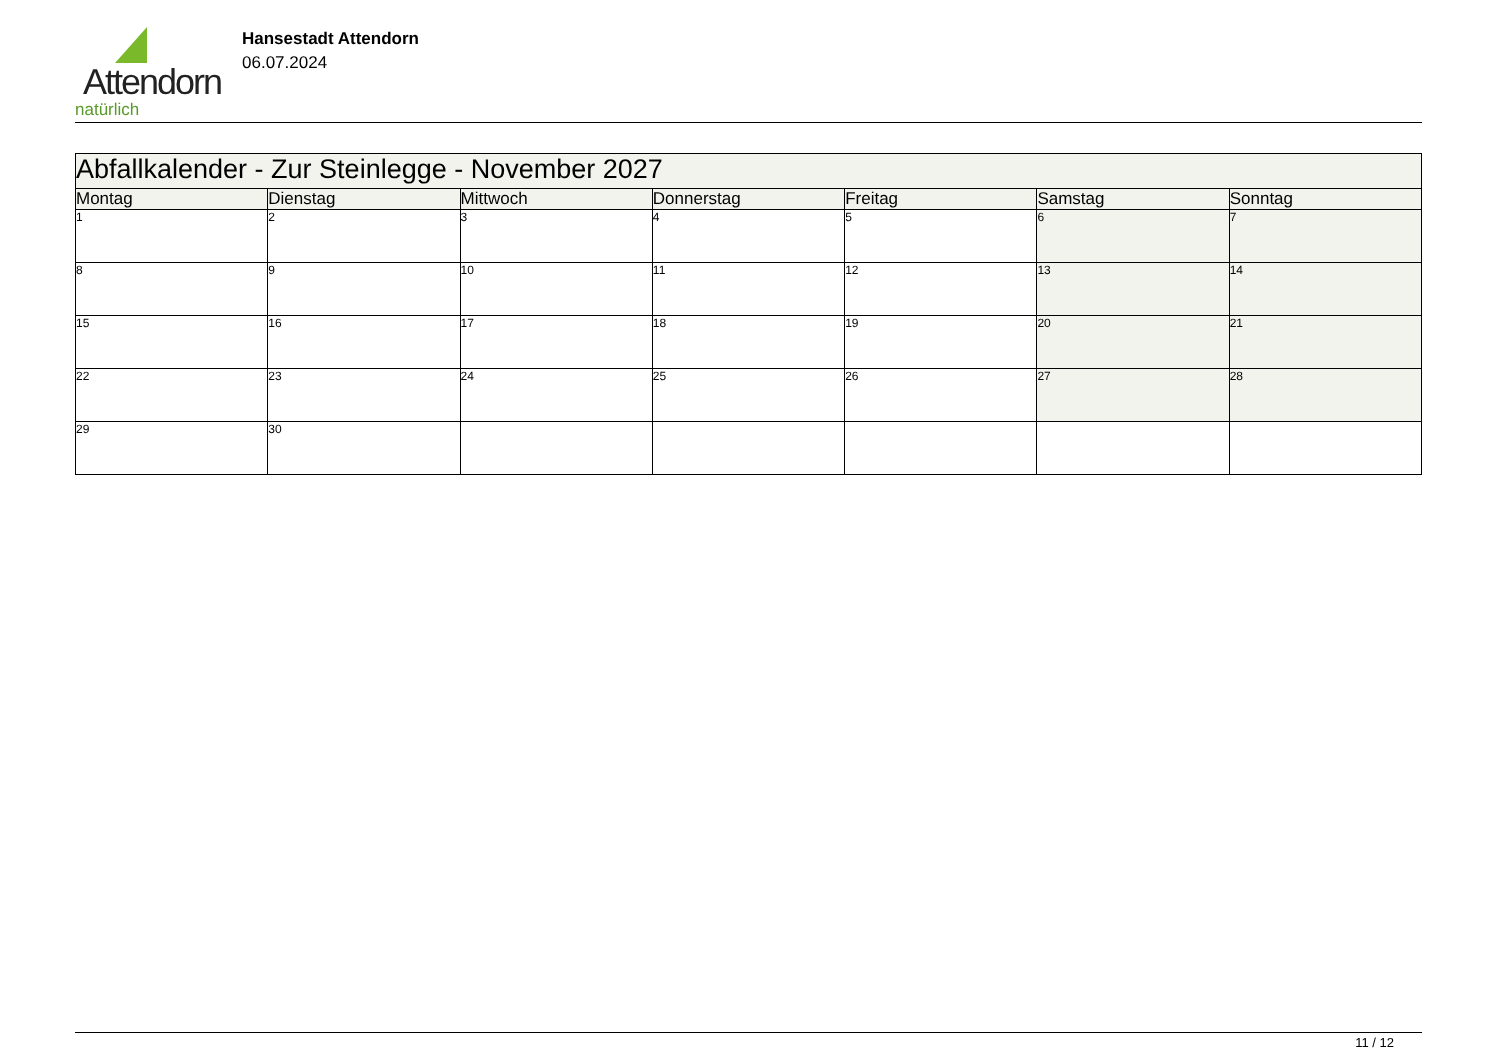Attendorn
natürlich
Hansestadt Attendorn
06.07.2024
| Abfallkalender - Zur Steinlegge - November 2027 | | | | | | |
| Montag | Dienstag | Mittwoch | Donnerstag | Freitag | Samstag | Sonntag |
| 1 | 2 | 3 | 4 | 5 | 6 | 7 |
| 8 | 9 | 10 | 11 | 12 | 13 | 14 |
| 15 | 16 | 17 | 18 | 19 | 20 | 21 |
| 22 | 23 | 24 | 25 | 26 | 27 | 28 |
| 29 | 30 | | | | | |
11 / 12